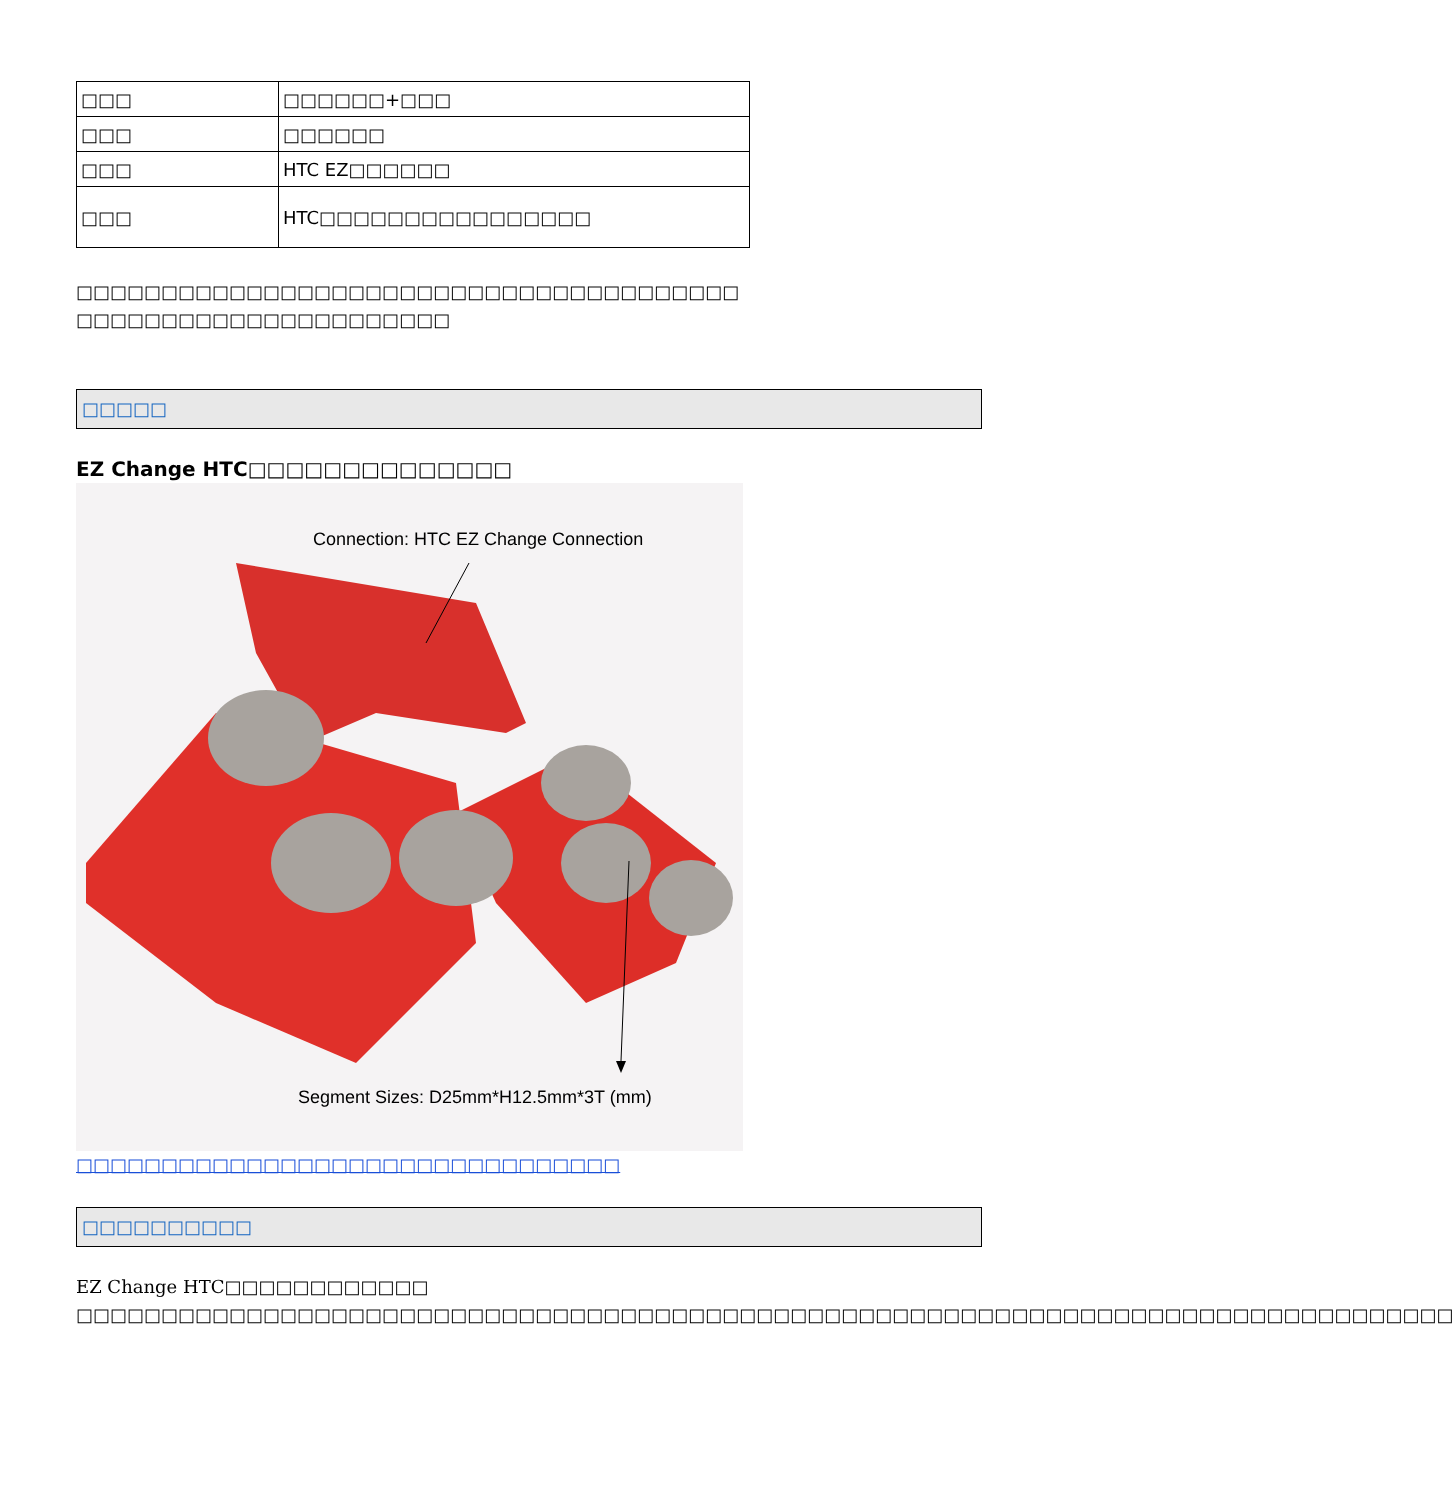| □□□ | □□□□□□+□□□ |
| □□□ | □□□□□□ |
| □□□ | HTC EZ□□□□□□ |
| □□□ | HTC□□□□□□□□□□□□□□□□ |
□□□□□□□□□□□□□□□□□□□□□□□□□□□□□□□□□□□□□□□
□□□□□□□□□□□□□□□□□□□□□□
□□□□□
EZ Change HTC□□□□□□□□□□□□□□
Connection: HTC EZ Change Connection
Segment Sizes: D25mm*H12.5mm*3T (mm)
□□□□□□□□□□□□□□□□□□□□□□□□□□□□□□□□
□□□□□□□□□□
EZ Change HTC□□□□□□□□□□□□
□□□□□□□□□□□□□□□□□□□□□□□□□□□□□□□□□□□□□□□□□□□□□□□□□□□□□□□□□□□□□□□□□□□□□□□□□□□□□□□□□